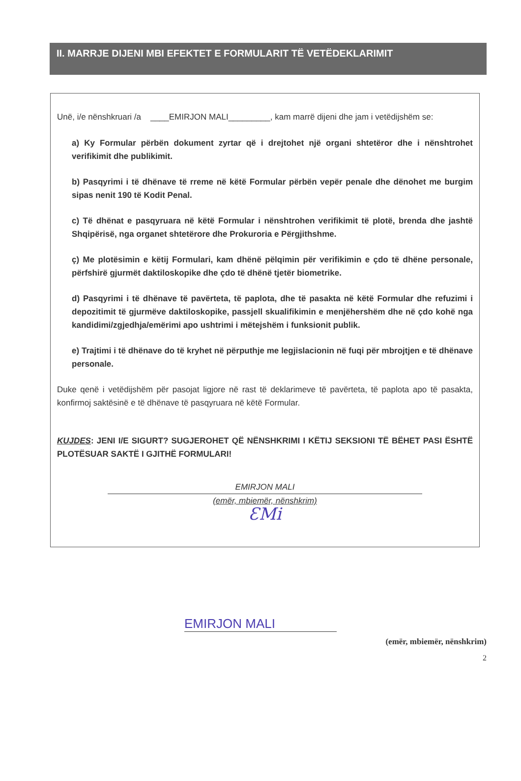II. MARRJE DIJENI MBI EFEKTET E FORMULARIT TË VETËDEKLARIMIT
Unë, i/e nënshkruari /a ____EMIRJON MALI_________, kam marrë dijeni dhe jam i vetëdijshëm se:
a) Ky Formular përbën dokument zyrtar që i drejtohet një organi shtetëror dhe i nënshtrohet verifikimit dhe publikimit.
b) Pasqyrimi i të dhënave të rreme në këtë Formular përbën vepër penale dhe dënohet me burgim sipas nenit 190 të Kodit Penal.
c) Të dhënat e pasqyruara në këtë Formular i nënshtrohen verifikimit të plotë, brenda dhe jashtë Shqipërisë, nga organet shtetërore dhe Prokuroria e Përgjithshme.
ç) Me plotësimin e këtij Formulari, kam dhënë pëlqimin për verifikimin e çdo të dhëne personale, përfshirë gjurmët daktiloskopike dhe çdo të dhënë tjetër biometrike.
d) Pasqyrimi i të dhënave të pavërteta, të paplota, dhe të pasakta në këtë Formular dhe refuzimi i depozitimit të gjurmëve daktiloskopike, passjell skualifikimin e menjëhershëm dhe në çdo kohë nga kandidimi/zgjedhja/emërimi apo ushtrimi i mëtejshëm i funksionit publik.
e) Trajtimi i të dhënave do të kryhet në përputhje me legjislacionin në fuqi për mbrojtjen e të dhënave personale.
Duke qenë i vetëdijshëm për pasojat ligjore në rast të deklarimeve të pavërteta, të paplota apo të pasakta, konfirmoj saktësinë e të dhënave të pasqyruara në këtë Formular.
KUJDES: JENI I/E SIGURT? SUGJEROHET QË NËNSHKRIMI I KËTIJ SEKSIONI TË BËHET PASI ËSHTË PLOTËSUAR SAKTË I GJITHË FORMULARI!
EMIRJON MALI
(emër, mbiemër, nënshkrim)
ƐMi
EMIRJON MALI
(emër, mbiemër, nënshkrim)
2